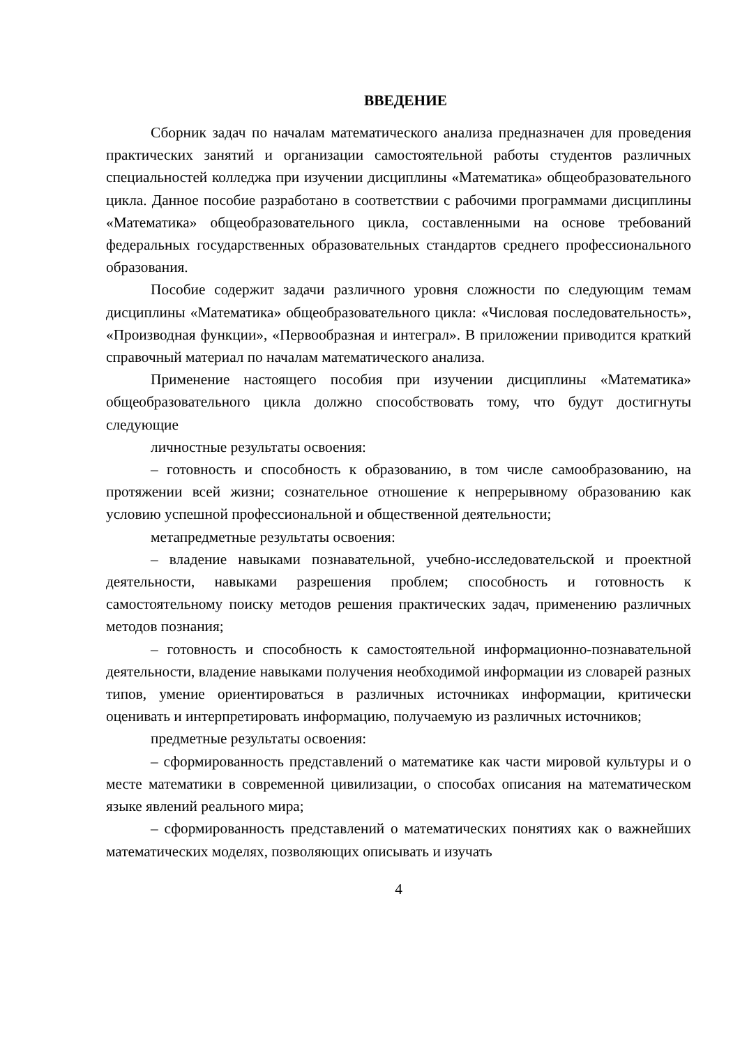ВВЕДЕНИЕ
Сборник задач по началам математического анализа предназначен для проведения практических занятий и организации самостоятельной работы студентов различных специальностей колледжа при изучении дисциплины «Математика» общеобразовательного цикла. Данное пособие разработано в соответствии с рабочими программами дисциплины «Математика» общеобразовательного цикла, составленными на основе требований федеральных государственных образовательных стандартов среднего профессионального образования.
Пособие содержит задачи различного уровня сложности по следующим темам дисциплины «Математика» общеобразовательного цикла: «Числовая последовательность», «Производная функции», «Первообразная и интеграл». В приложении приводится краткий справочный материал по началам математического анализа.
Применение настоящего пособия при изучении дисциплины «Математика» общеобразовательного цикла должно способствовать тому, что будут достигнуты следующие
личностные результаты освоения:
– готовность и способность к образованию, в том числе самообразованию, на протяжении всей жизни; сознательное отношение к непрерывному образованию как условию успешной профессиональной и общественной деятельности;
метапредметные результаты освоения:
– владение навыками познавательной, учебно-исследовательской и проектной деятельности, навыками разрешения проблем; способность и готовность к самостоятельному поиску методов решения практических задач, применению различных методов познания;
– готовность и способность к самостоятельной информационно-познавательной деятельности, владение навыками получения необходимой информации из словарей разных типов, умение ориентироваться в различных источниках информации, критически оценивать и интерпретировать информацию, получаемую из различных источников;
предметные результаты освоения:
– сформированность представлений о математике как части мировой культуры и о месте математики в современной цивилизации, о способах описания на математическом языке явлений реального мира;
– сформированность представлений о математических понятиях как о важнейших математических моделях, позволяющих описывать и изучать
4